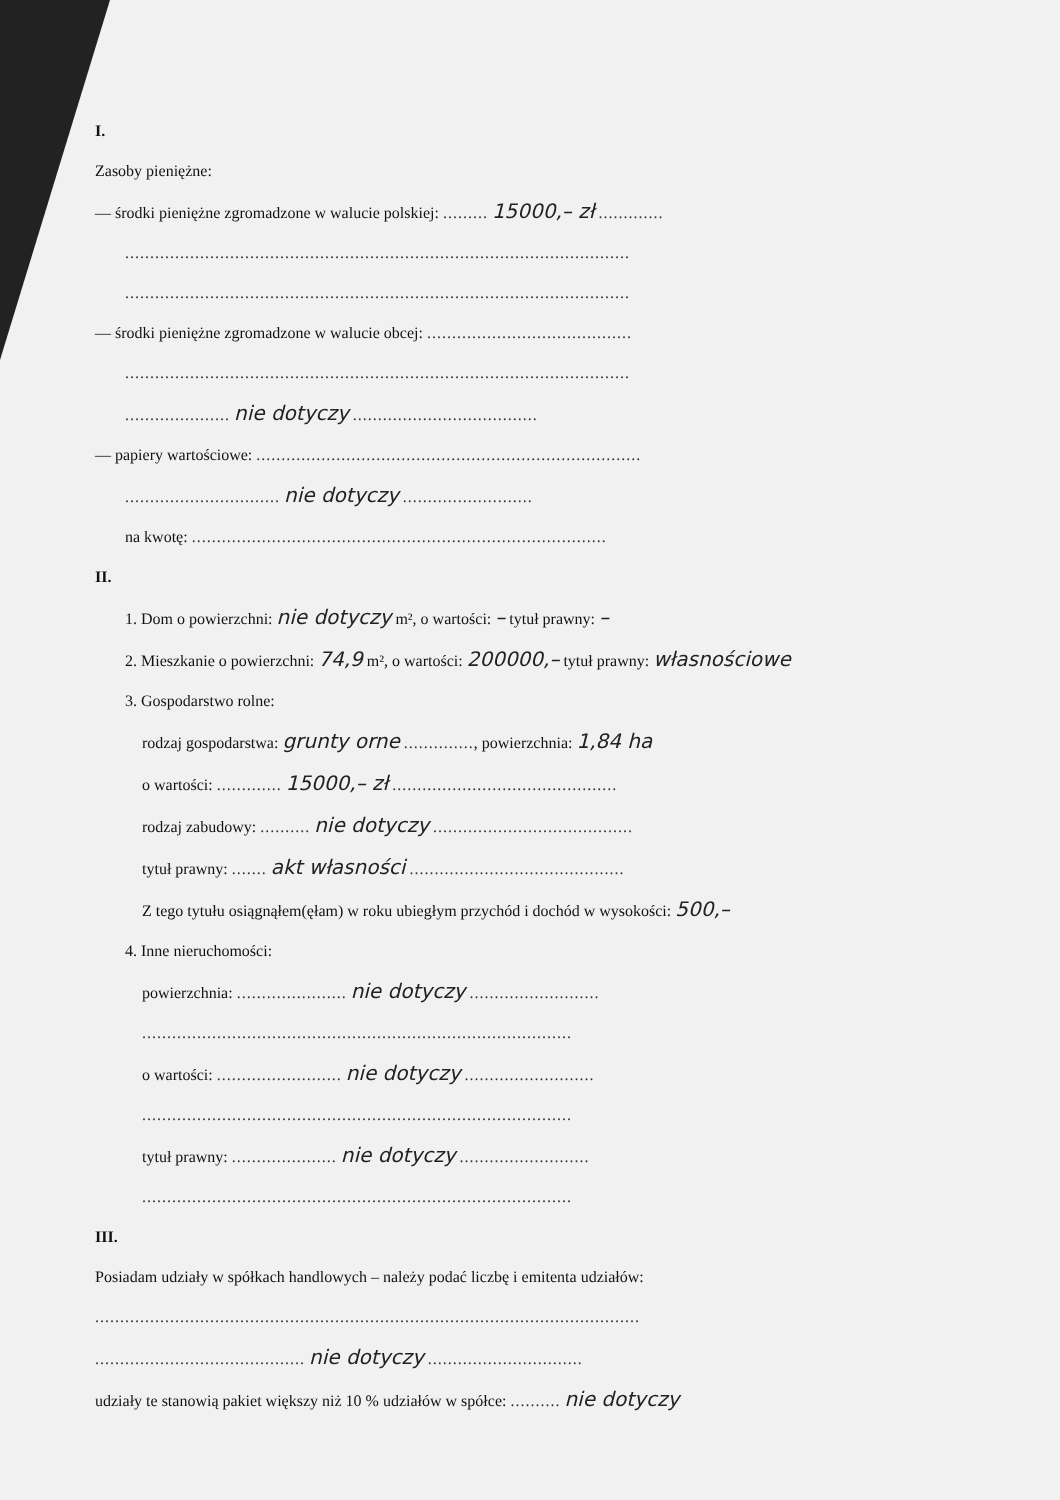I.
Zasoby pieniężne:
— środki pieniężne zgromadzone w walucie polskiej: ......... 15000,– zł .............
.....................................................................................................
.....................................................................................................
— środki pieniężne zgromadzone w walucie obcej: .........................................
.....................................................................................................
..................... nie dotyczy .....................................
— papiery wartościowe: .............................................................................
............................... nie dotyczy ..........................
na kwotę: ...................................................................................
II.
1. Dom o powierzchni: nie dotyczy m², o wartości: – tytuł prawny: –
2. Mieszkanie o powierzchni: 74,9 m², o wartości: 200000,– tytuł prawny: własnościowe
3. Gospodarstwo rolne:
rodzaj gospodarstwa: grunty orne .............., powierzchnia: 1,84 ha
o wartości: ............. 15000,– zł .............................................
rodzaj zabudowy: .......... nie dotyczy ........................................
tytuł prawny: ....... akt własności ...........................................
Z tego tytułu osiągnąłem(ęłam) w roku ubiegłym przychód i dochód w wysokości: 500,–
4. Inne nieruchomości:
powierzchnia: ...................... nie dotyczy ..........................
......................................................................................
o wartości: ......................... nie dotyczy ..........................
......................................................................................
tytuł prawny: ..................... nie dotyczy ..........................
......................................................................................
III.
Posiadam udziały w spółkach handlowych – należy podać liczbę i emitenta udziałów:
.............................................................................................................
.......................................... nie dotyczy ...............................
udziały te stanowią pakiet większy niż 10 % udziałów w spółce: .......... nie dotyczy